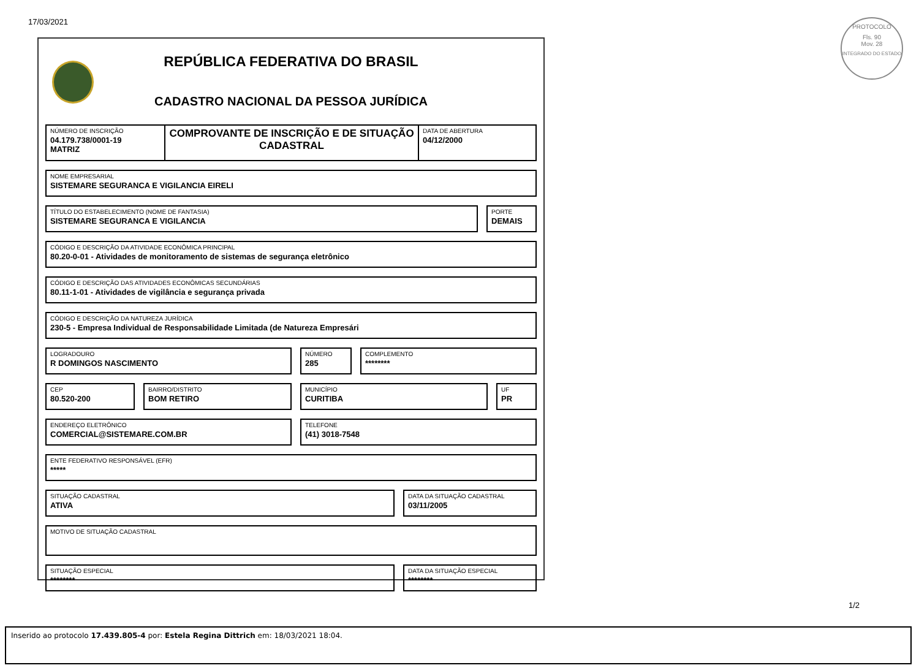17/03/2021
PROTOCOLO
Fls. 90
Mov. 28
INTEGRADO DO ESTADO
REPÚBLICA FEDERATIVA DO BRASIL
CADASTRO NACIONAL DA PESSOA JURÍDICA
NÚMERO DE INSCRIÇÃO
04.179.738/0001-19
MATRIZ
COMPROVANTE DE INSCRIÇÃO E DE SITUAÇÃO CADASTRAL
DATA DE ABERTURA
04/12/2000
NOME EMPRESARIAL
SISTEMARE SEGURANCA E VIGILANCIA EIRELI
TÍTULO DO ESTABELECIMENTO (NOME DE FANTASIA)
SISTEMARE SEGURANCA E VIGILANCIA
PORTE
DEMAIS
CÓDIGO E DESCRIÇÃO DA ATIVIDADE ECONÔMICA PRINCIPAL
80.20-0-01 - Atividades de monitoramento de sistemas de segurança eletrônico
CÓDIGO E DESCRIÇÃO DAS ATIVIDADES ECONÔMICAS SECUNDÁRIAS
80.11-1-01 - Atividades de vigilância e segurança privada
CÓDIGO E DESCRIÇÃO DA NATUREZA JURÍDICA
230-5 - Empresa Individual de Responsabilidade Limitada (de Natureza Empresári
LOGRADOURO
R DOMINGOS NASCIMENTO
NÚMERO
285
COMPLEMENTO
********
CEP
80.520-200
BAIRRO/DISTRITO
BOM RETIRO
MUNICÍPIO
CURITIBA
UF
PR
ENDEREÇO ELETRÔNICO
COMERCIAL@SISTEMARE.COM.BR
TELEFONE
(41) 3018-7548
ENTE FEDERATIVO RESPONSÁVEL (EFR)
*****
SITUAÇÃO CADASTRAL
ATIVA
DATA DA SITUAÇÃO CADASTRAL
03/11/2005
MOTIVO DE SITUAÇÃO CADASTRAL
SITUAÇÃO ESPECIAL
********
DATA DA SITUAÇÃO ESPECIAL
********
1/2
Inserido ao protocolo 17.439.805-4 por: Estela Regina Dittrich em: 18/03/2021 18:04.